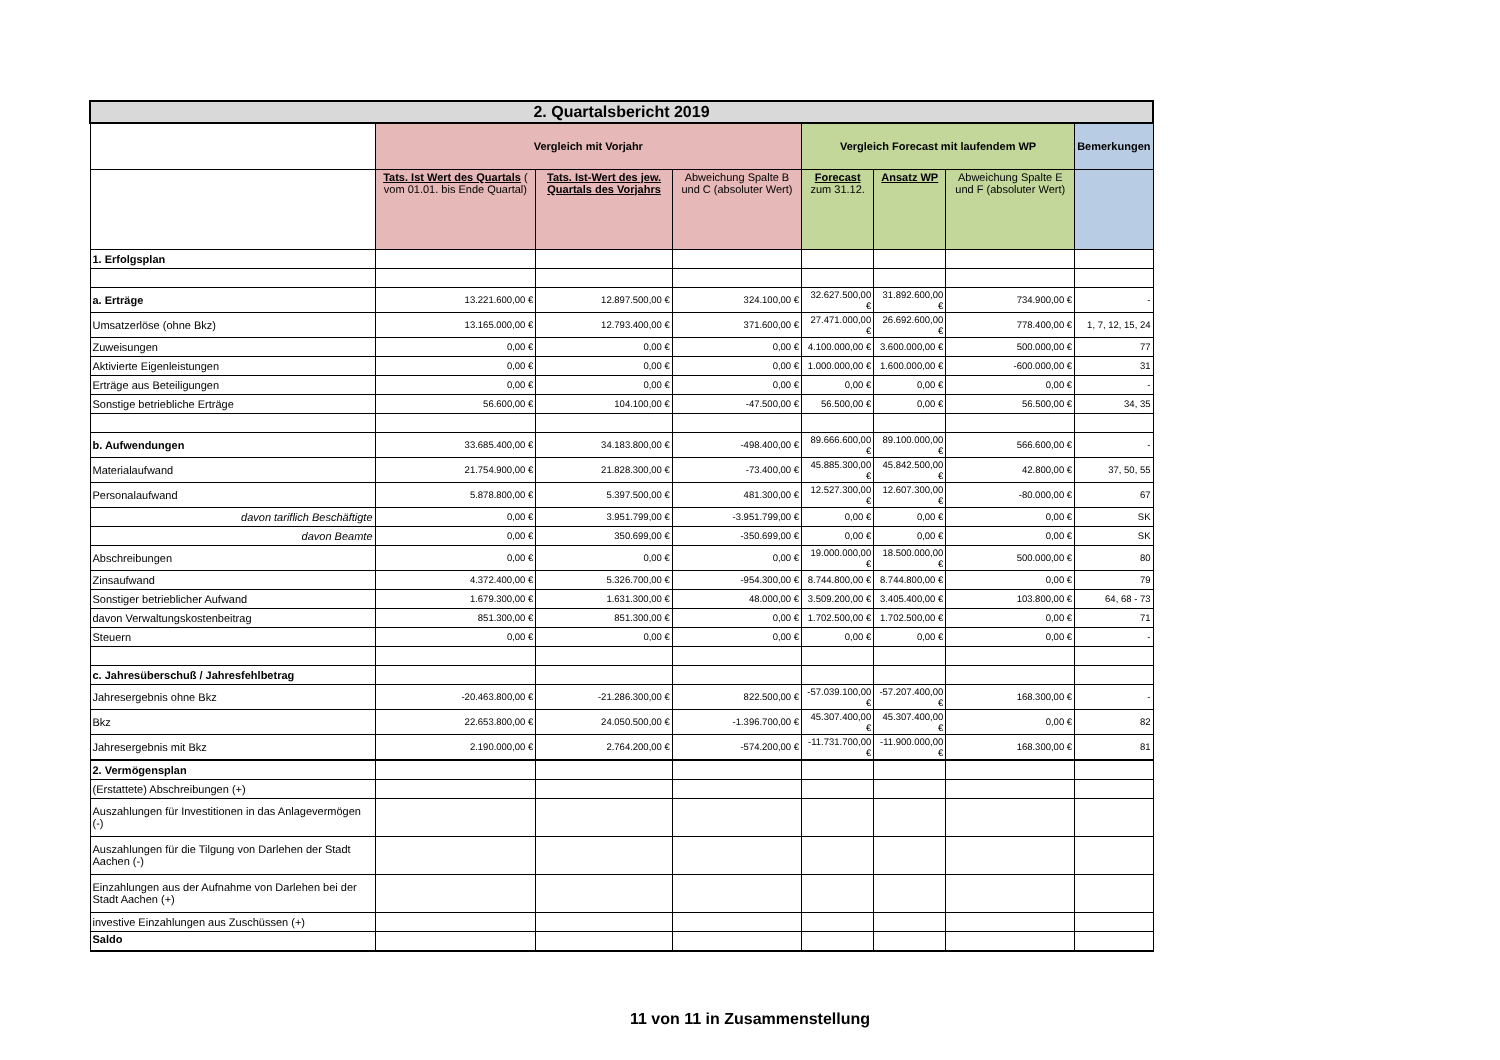| 2. Quartalsbericht 2019 | | | | | | | |
| | Vergleich mit Vorjahr | | | Vergleich Forecast mit laufendem WP | | | Bemerkungen |
| | Tats. Ist Wert des Quartals ( vom 01.01. bis Ende Quartal) | Tats. Ist-Wert des jew. Quartals des Vorjahrs | Abweichung Spalte B und C (absoluter Wert) | Forecast zum 31.12. | Ansatz WP | Abweichung Spalte E und F (absoluter Wert) | |
| 1. Erfolgsplan | | | | | | | |
| a. Erträge | 13.221.600,00 € | 12.897.500,00 € | 324.100,00 € | 32.627.500,00 € | 31.892.600,00 € | 734.900,00 € | - |
| Umsatzerlöse (ohne Bkz) | 13.165.000,00 € | 12.793.400,00 € | 371.600,00 € | 27.471.000,00 € | 26.692.600,00 € | 778.400,00 € | 1, 7, 12, 15, 24 |
| Zuweisungen | 0,00 € | 0,00 € | 0,00 € | 4.100.000,00 € | 3.600.000,00 € | 500.000,00 € | 77 |
| Aktivierte Eigenleistungen | 0,00 € | 0,00 € | 0,00 € | 1.000.000,00 € | 1.600.000,00 € | -600.000,00 € | 31 |
| Erträge aus Beteiligungen | 0,00 € | 0,00 € | 0,00 € | 0,00 € | 0,00 € | 0,00 € | - |
| Sonstige betriebliche Erträge | 56.600,00 € | 104.100,00 € | -47.500,00 € | 56.500,00 € | 0,00 € | 56.500,00 € | 34, 35 |
| b. Aufwendungen | 33.685.400,00 € | 34.183.800,00 € | -498.400,00 € | 89.666.600,00 € | 89.100.000,00 € | 566.600,00 € | - |
| Materialaufwand | 21.754.900,00 € | 21.828.300,00 € | -73.400,00 € | 45.885.300,00 € | 45.842.500,00 € | 42.800,00 € | 37, 50, 55 |
| Personalaufwand | 5.878.800,00 € | 5.397.500,00 € | 481.300,00 € | 12.527.300,00 € | 12.607.300,00 € | -80.000,00 € | 67 |
| davon tariflich Beschäftigte | 0,00 € | 3.951.799,00 € | -3.951.799,00 € | 0,00 € | 0,00 € | 0,00 € | SK |
| davon Beamte | 0,00 € | 350.699,00 € | -350.699,00 € | 0,00 € | 0,00 € | 0,00 € | SK |
| Abschreibungen | 0,00 € | 0,00 € | 0,00 € | 19.000.000,00 € | 18.500.000,00 € | 500.000,00 € | 80 |
| Zinsaufwand | 4.372.400,00 € | 5.326.700,00 € | -954.300,00 € | 8.744.800,00 € | 8.744.800,00 € | 0,00 € | 79 |
| Sonstiger betrieblicher Aufwand | 1.679.300,00 € | 1.631.300,00 € | 48.000,00 € | 3.509.200,00 € | 3.405.400,00 € | 103.800,00 € | 64, 68 - 73 |
| davon Verwaltungskostenbeitrag | 851.300,00 € | 851.300,00 € | 0,00 € | 1.702.500,00 € | 1.702.500,00 € | 0,00 € | 71 |
| Steuern | 0,00 € | 0,00 € | 0,00 € | 0,00 € | 0,00 € | 0,00 € | - |
| c. Jahresüberschuß / Jahresfehlbetrag | | | | | | | |
| Jahresergebnis ohne Bkz | -20.463.800,00 € | -21.286.300,00 € | 822.500,00 € | -57.039.100,00 € | -57.207.400,00 € | 168.300,00 € | - |
| Bkz | 22.653.800,00 € | 24.050.500,00 € | -1.396.700,00 € | 45.307.400,00 € | 45.307.400,00 € | 0,00 € | 82 |
| Jahresergebnis mit Bkz | 2.190.000,00 € | 2.764.200,00 € | -574.200,00 € | -11.731.700,00 € | -11.900.000,00 € | 168.300,00 € | 81 |
| 2. Vermögensplan | | | | | | | |
| (Erstattete) Abschreibungen (+) | | | | | | | |
| Auszahlungen für Investitionen in das Anlagevermögen (-) | | | | | | | |
| Auszahlungen für die Tilgung von Darlehen der Stadt Aachen (-) | | | | | | | |
| Einzahlungen aus der Aufnahme von Darlehen bei der Stadt Aachen (+) | | | | | | | |
| investive Einzahlungen aus Zuschüssen (+) | | | | | | | |
| Saldo | | | | | | | |
11 von 11 in Zusammenstellung